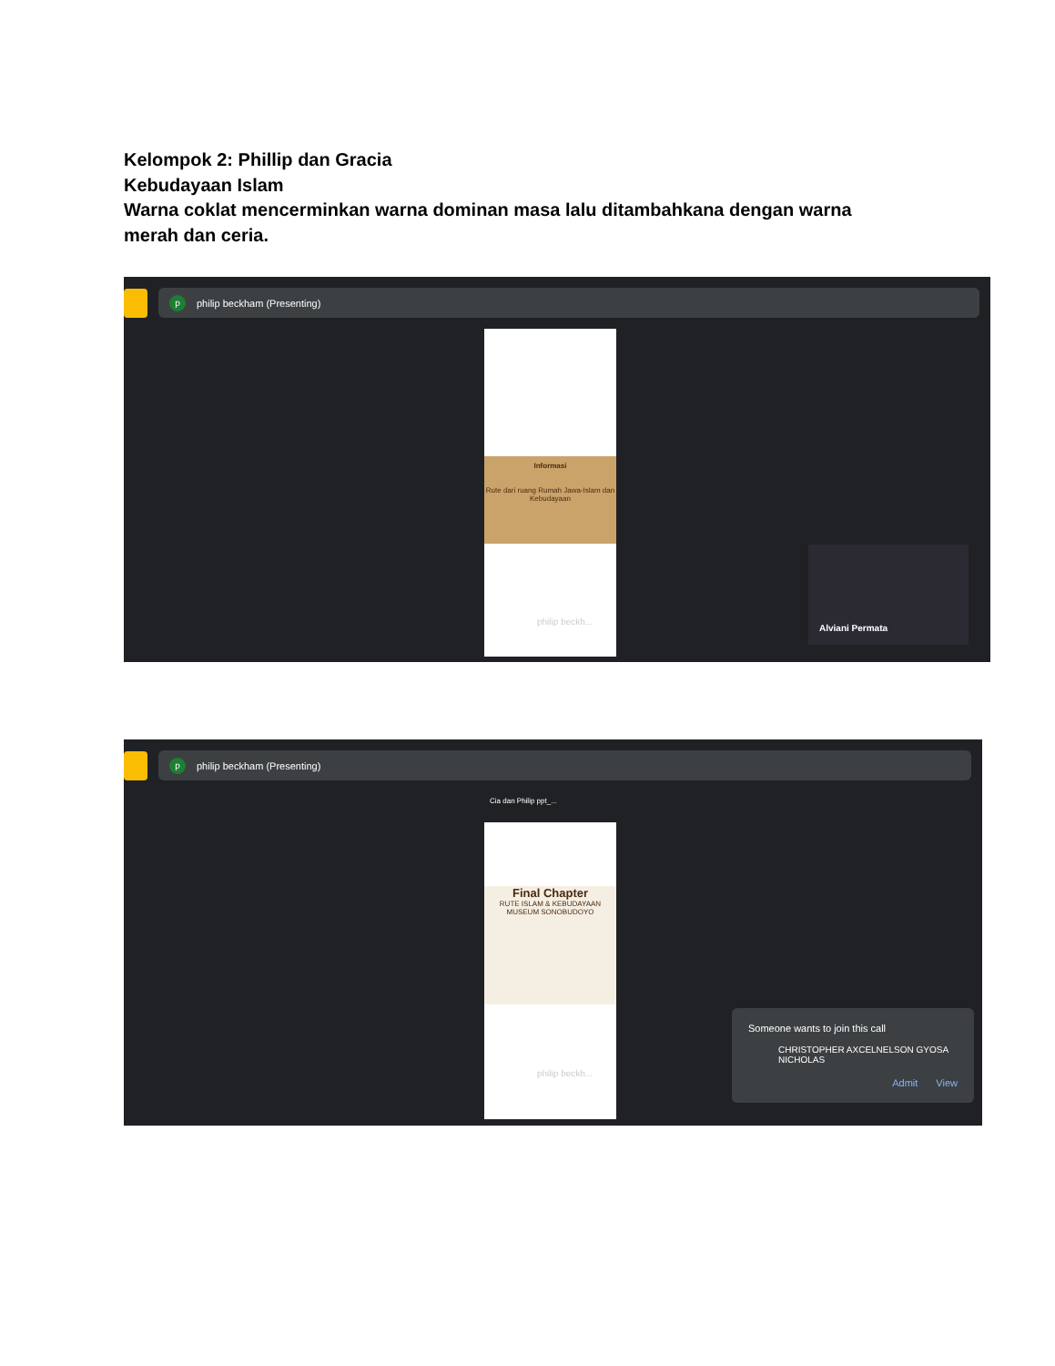Kelompok 2: Phillip dan Gracia
Kebudayaan Islam
Warna coklat mencerminkan warna dominan masa lalu ditambahkana dengan warna merah dan ceria.
pphilip beckham (Presenting)
Informasi
Rute dari ruang Rumah Jawa-Islam dan Kebudayaan
philip beckh...
Alviani Permata
pphilip beckham (Presenting)
Cia dan Philip ppt_...
Final Chapter
RUTE ISLAM & KEBUDAYAAN
MUSEUM SONOBUDOYO
philip beckh...
Someone wants to join this call
CHRISTOPHER AXCELNELSON GYOSA NICHOLAS
Admit View